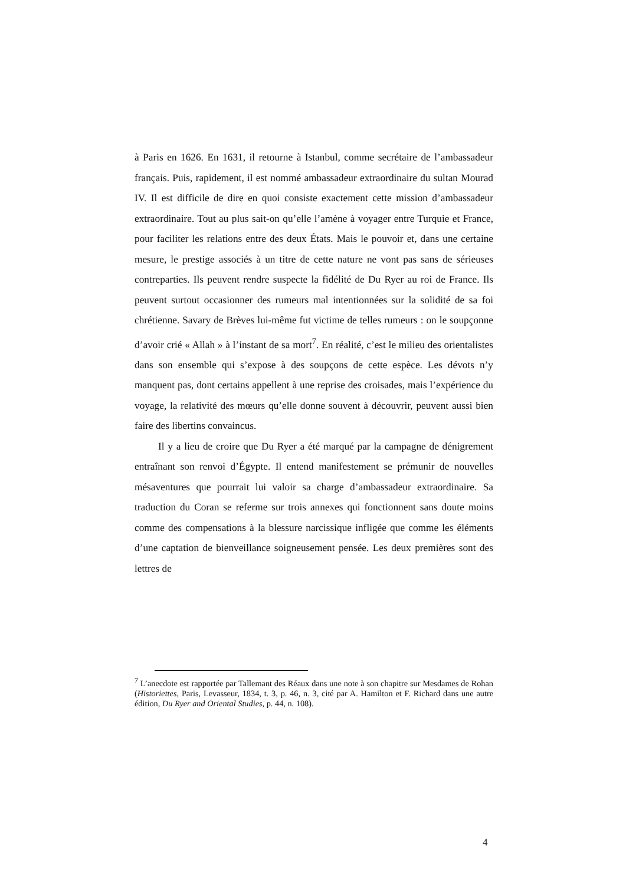à Paris en 1626. En 1631, il retourne à Istanbul, comme secrétaire de l’ambassadeur français. Puis, rapidement, il est nommé ambassadeur extraordinaire du sultan Mourad IV. Il est difficile de dire en quoi consiste exactement cette mission d’ambassadeur extraordinaire. Tout au plus sait-on qu’elle l’amène à voyager entre Turquie et France, pour faciliter les relations entre des deux États. Mais le pouvoir et, dans une certaine mesure, le prestige associés à un titre de cette nature ne vont pas sans de sérieuses contreparties. Ils peuvent rendre suspecte la fidélité de Du Ryer au roi de France. Ils peuvent surtout occasionner des rumeurs mal intentionnées sur la solidité de sa foi chrétienne. Savary de Brèves lui-même fut victime de telles rumeurs : on le soupçonne d’avoir crié « Allah » à l’instant de sa mort<sup>7</sup>. En réalité, c’est le milieu des orientalistes dans son ensemble qui s’expose à des soupçons de cette espèce. Les dévots n’y manquent pas, dont certains appellent à une reprise des croisades, mais l’expérience du voyage, la relativité des mœurs qu’elle donne souvent à découvrir, peuvent aussi bien faire des libertins convaincus.
Il y a lieu de croire que Du Ryer a été marqué par la campagne de dénigrement entraînant son renvoi d’Égypte. Il entend manifestement se prémunir de nouvelles mésaventures que pourrait lui valoir sa charge d’ambassadeur extraordinaire. Sa traduction du Coran se referme sur trois annexes qui fonctionnent sans doute moins comme des compensations à la blessure narcissique infligée que comme les éléments d’une captation de bienveillance soigneusement pensée. Les deux premières sont des lettres de
<sup>7</sup> L’anecdote est rapportée par Tallemant des Réaux dans une note à son chapitre sur Mesdames de Rohan (Historiettes, Paris, Levasseur, 1834, t. 3, p. 46, n. 3, cité par A. Hamilton et F. Richard dans une autre édition, Du Ryer and Oriental Studies, p. 44, n. 108).
4